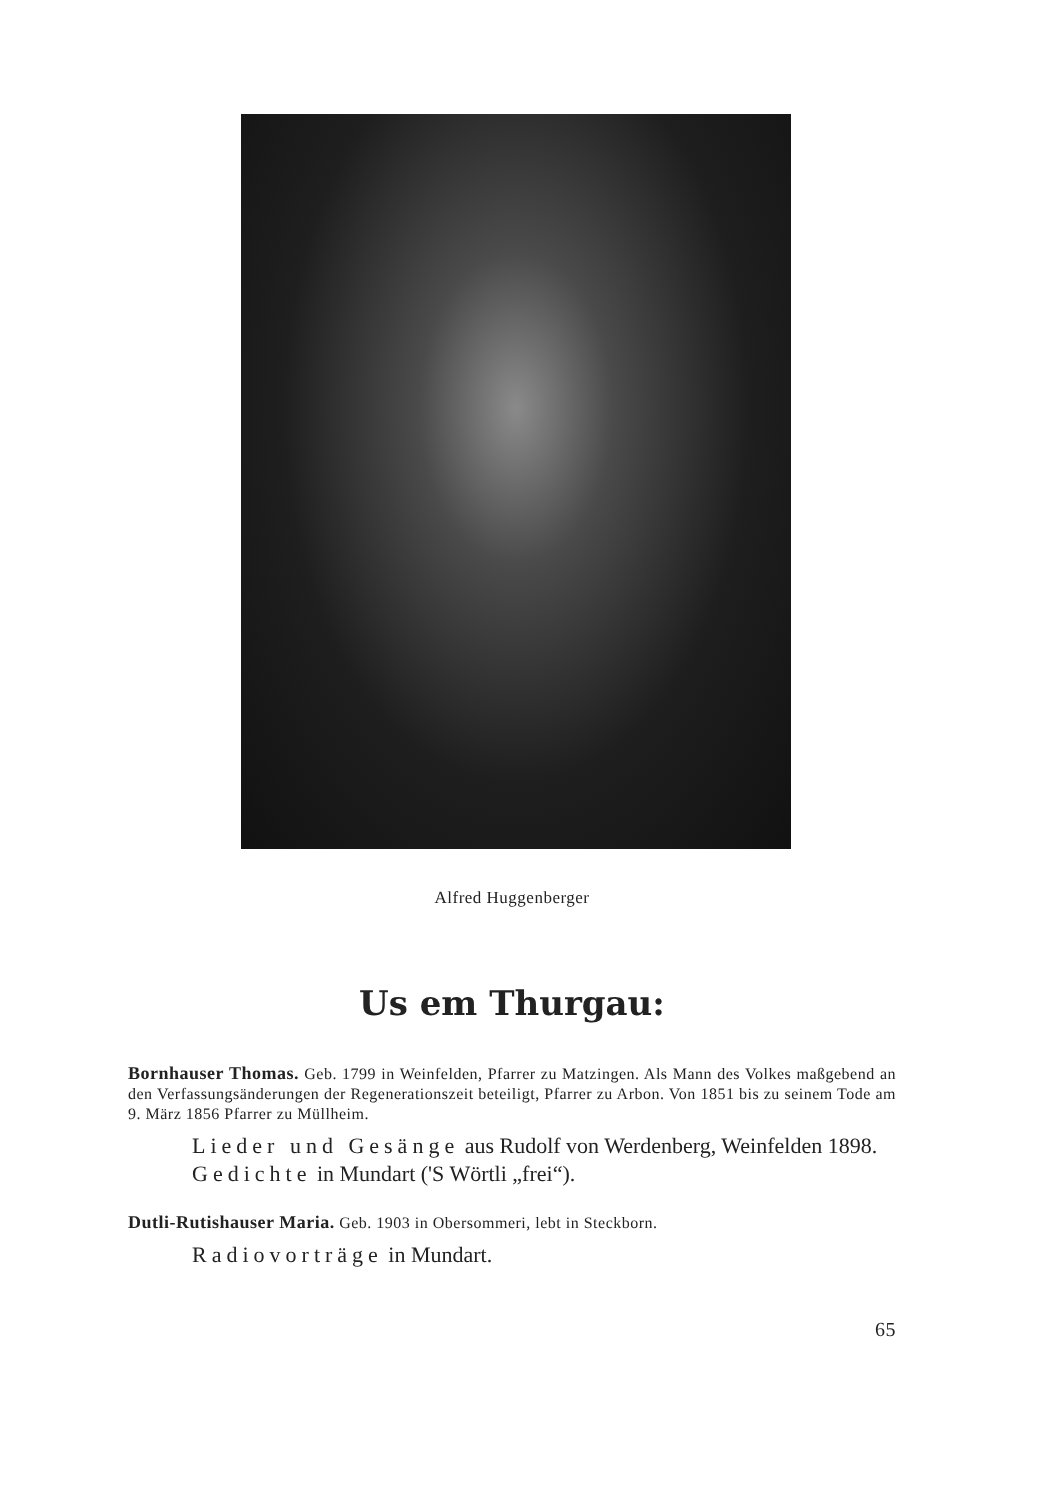Alfred Huggenberger
Us em Thurgau:
Bornhauser Thomas. Geb. 1799 in Weinfelden, Pfarrer zu Matzingen. Als Mann des Volkes maßgebend an den Verfassungsänderungen der Regenerationszeit beteiligt, Pfarrer zu Arbon. Von 1851 bis zu seinem Tode am 9. März 1856 Pfarrer zu Müllheim.
Lieder und Gesänge aus Rudolf von Werdenberg, Weinfelden 1898.
Gedichte in Mundart ('S Wörtli „frei“).
Dutli-Rutishauser Maria. Geb. 1903 in Obersommeri, lebt in Steckborn.
Radiovorträge in Mundart.
65